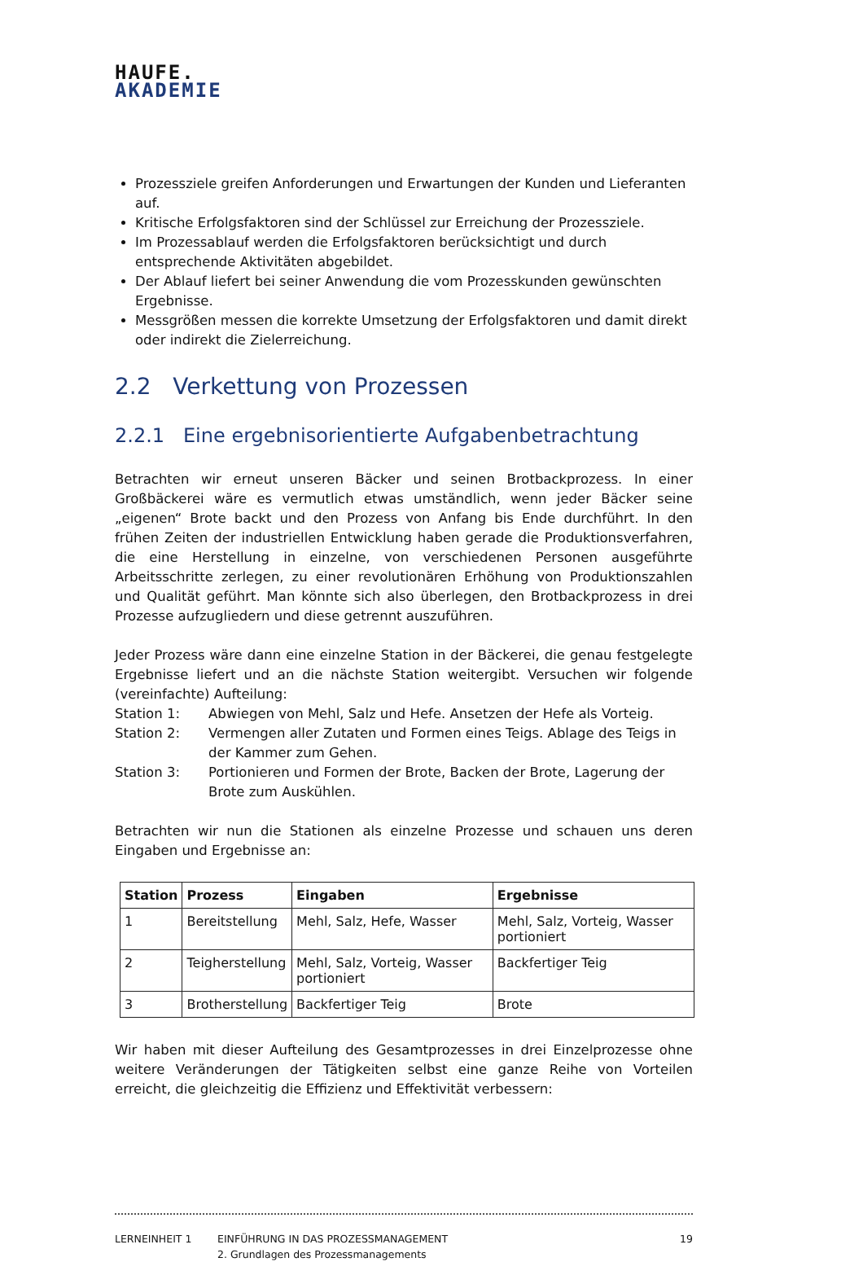HAUFE.
AKADEMIE
Prozessziele greifen Anforderungen und Erwartungen der Kunden und Lieferanten auf.
Kritische Erfolgsfaktoren sind der Schlüssel zur Erreichung der Prozessziele.
Im Prozessablauf werden die Erfolgsfaktoren berücksichtigt und durch entsprechende Aktivitäten abgebildet.
Der Ablauf liefert bei seiner Anwendung die vom Prozesskunden gewünschten Ergebnisse.
Messgrößen messen die korrekte Umsetzung der Erfolgsfaktoren und damit direkt oder indirekt die Zielerreichung.
2.2 Verkettung von Prozessen
2.2.1 Eine ergebnisorientierte Aufgabenbetrachtung
Betrachten wir erneut unseren Bäcker und seinen Brotbackprozess. In einer Großbäckerei wäre es vermutlich etwas umständlich, wenn jeder Bäcker seine „eigenen“ Brote backt und den Prozess von Anfang bis Ende durchführt. In den frühen Zeiten der industriellen Entwicklung haben gerade die Produktionsverfahren, die eine Herstellung in einzelne, von verschiedenen Personen ausgeführte Arbeitsschritte zerlegen, zu einer revolutionären Erhöhung von Produktionszahlen und Qualität geführt. Man könnte sich also überlegen, den Brotbackprozess in drei Prozesse aufzugliedern und diese getrennt auszuführen.
Jeder Prozess wäre dann eine einzelne Station in der Bäckerei, die genau festgelegte Ergebnisse liefert und an die nächste Station weitergibt. Versuchen wir folgende (vereinfachte) Aufteilung:
Station 1: Abwiegen von Mehl, Salz und Hefe. Ansetzen der Hefe als Vorteig.
Station 2: Vermengen aller Zutaten und Formen eines Teigs. Ablage des Teigs in der Kammer zum Gehen.
Station 3: Portionieren und Formen der Brote, Backen der Brote, Lagerung der Brote zum Auskühlen.
Betrachten wir nun die Stationen als einzelne Prozesse und schauen uns deren Eingaben und Ergebnisse an:
| Station | Prozess | Eingaben | Ergebnisse |
| --- | --- | --- | --- |
| 1 | Bereitstellung | Mehl, Salz, Hefe, Wasser | Mehl, Salz, Vorteig, Wasser portioniert |
| 2 | Teigherstellung | Mehl, Salz, Vorteig, Wasser portioniert | Backfertiger Teig |
| 3 | Brotherstellung | Backfertiger Teig | Brote |
Wir haben mit dieser Aufteilung des Gesamtprozesses in drei Einzelprozesse ohne weitere Veränderungen der Tätigkeiten selbst eine ganze Reihe von Vorteilen erreicht, die gleichzeitig die Effizienz und Effektivität verbessern:
LERNEINHEIT 1 EINFÜHRUNG IN DAS PROZESSMANAGEMENT
2. Grundlagen des Prozessmanagements
19